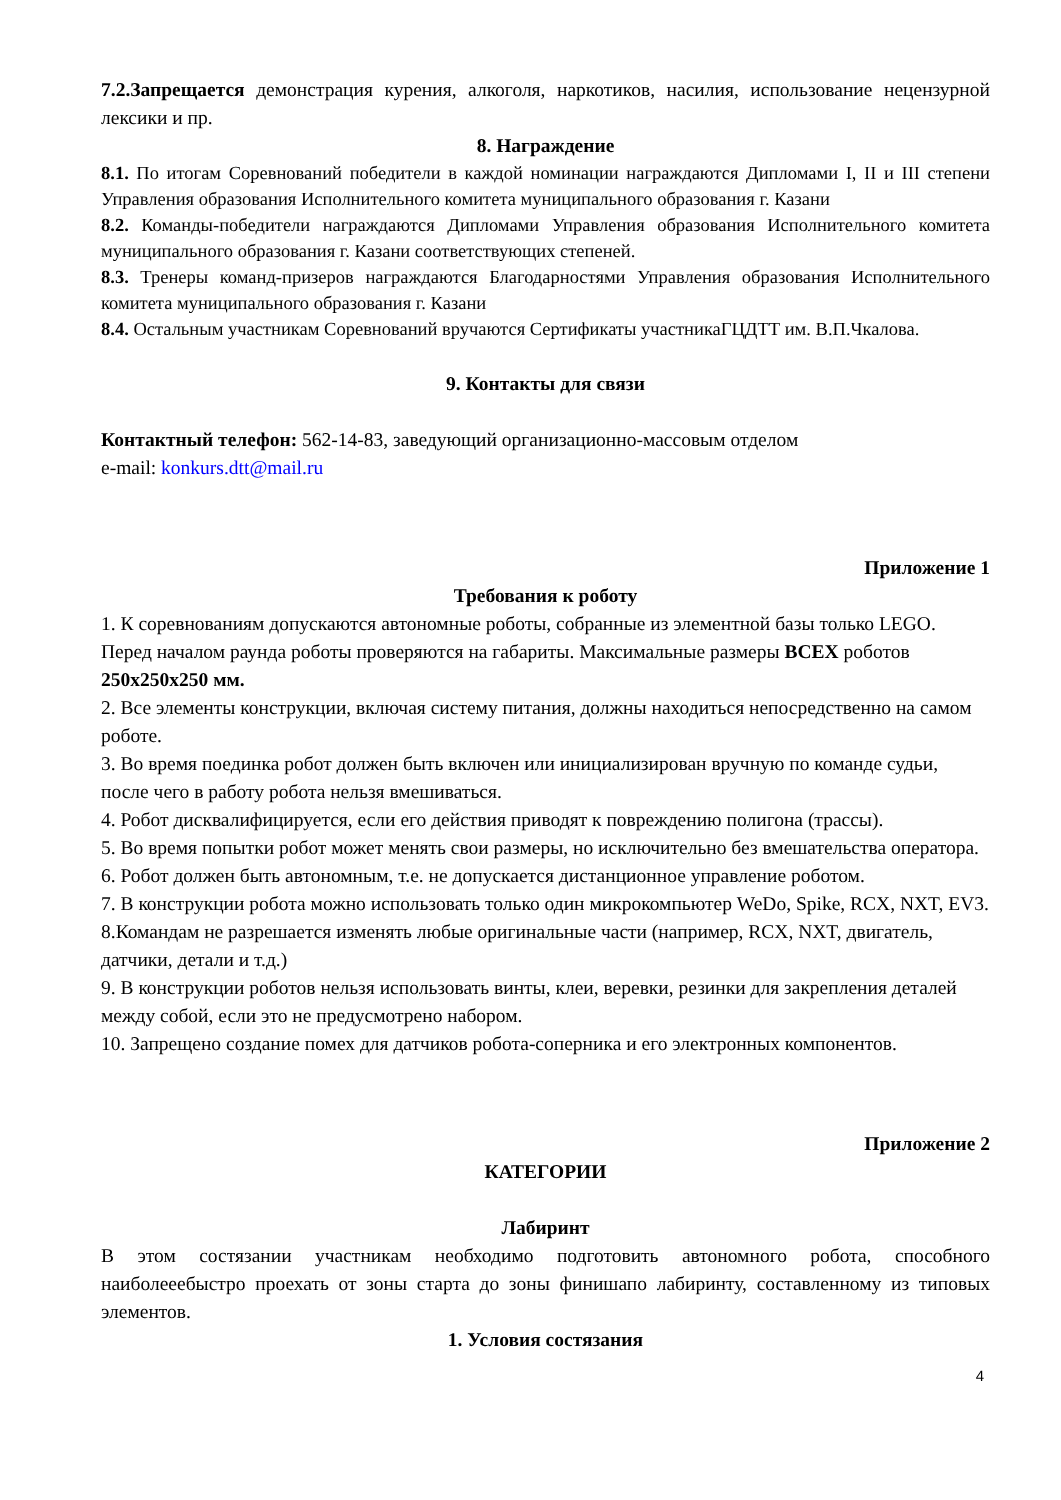7.2.Запрещается демонстрация курения, алкоголя, наркотиков, насилия, использование нецензурной лексики и пр.
8. Награждение
8.1. По итогам Соревнований победители в каждой номинации награждаются Дипломами I, II и III степени Управления образования Исполнительного комитета муниципального образования г. Казани
8.2. Команды-победители награждаются Дипломами Управления образования Исполнительного комитета муниципального образования г. Казани соответствующих степеней.
8.3. Тренеры команд-призеров награждаются Благодарностями Управления образования Исполнительного комитета муниципального образования г. Казани
8.4. Остальным участникам Соревнований вручаются Сертификаты участникаГЦДТТ им. В.П.Чкалова.
9. Контакты для связи
Контактный телефон: 562-14-83, заведующий организационно-массовым отделом
e-mail: konkurs.dtt@mail.ru
Приложение 1
Требования к роботу
1. К соревнованиям допускаются автономные роботы, собранные из элементной базы только LEGO. Перед началом раунда роботы проверяются на габариты. Максимальные размеры ВСЕХ роботов 250х250х250 мм.
2. Все элементы конструкции, включая систему питания, должны находиться непосредственно на самом роботе.
3. Во время поединка робот должен быть включен или инициализирован вручную по команде судьи, после чего в работу робота нельзя вмешиваться.
4. Робот дисквалифицируется, если его действия приводят к повреждению полигона (трассы).
5. Во время попытки робот может менять свои размеры, но исключительно без вмешательства оператора.
6. Робот должен быть автономным, т.е. не допускается дистанционное управление роботом.
7. В конструкции робота можно использовать только один микрокомпьютер WeDo, Spike, RCX, NXT, EV3.
8.Командам не разрешается изменять любые оригинальные части (например, RCX, NXT, двигатель, датчики, детали и т.д.)
9. В конструкции роботов нельзя использовать винты, клеи, веревки, резинки для закрепления деталей между собой, если это не предусмотрено набором.
10. Запрещено создание помех для датчиков робота-соперника и его электронных компонентов.
Приложение 2
КАТЕГОРИИ
Лабиринт
В этом состязании участникам необходимо подготовить автономного робота, способного наиболееебыстро проехать от зоны старта до зоны финишапо лабиринту, составленному из типовых элементов.
1. Условия состязания
4